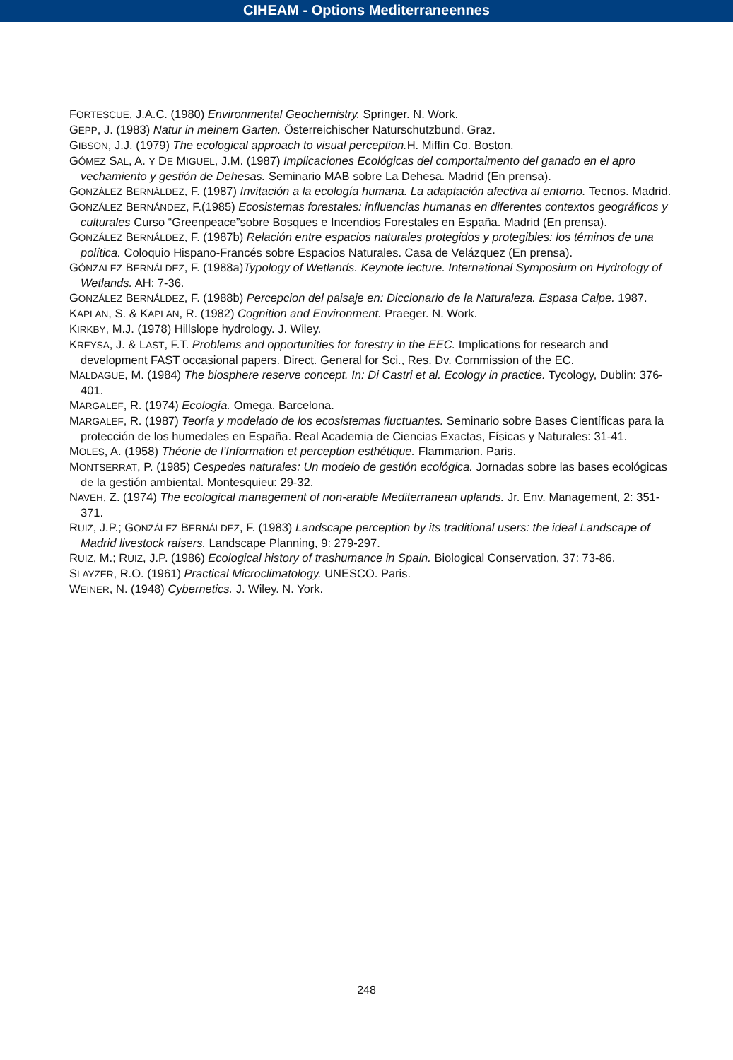CIHEAM - Options Mediterraneennes
FORTESCUE, J.A.C. (1980) Environmental Geochemistry. Springer. N. Work.
GEPP, J. (1983) Natur in meinem Garten. Österreichischer Naturschutzbund. Graz.
GIBSON, J.J. (1979) The ecological approach to visual perception. H. Miffin Co. Boston.
GÓMEZ SAL, A. Y DE MIGUEL, J.M. (1987) Implicaciones Ecológicas del comportaimento del ganado en el apro vechamiento y gestión de Dehesas. Seminario MAB sobre La Dehesa. Madrid (En prensa).
GONZÁLEZ BERNÁLDEZ, F. (1987) Invitación a la ecología humana. La adaptación afectiva al entorno. Tecnos. Madrid.
GONZÁLEZ BERNÁNDEZ, F.(1985) Ecosistemas forestales: influencias humanas en diferentes contextos geográficos y culturales Curso “Greenpeace”sobre Bosques e Incendios Forestales en España. Madrid (En prensa).
GONZÁLEZ BERNÁLDEZ, F. (1987b) Relación entre espacios naturales protegidos y protegibles: los téminos de una política. Coloquio Hispano-Francés sobre Espacios Naturales. Casa de Velázquez (En prensa).
GÓNZALEZ BERNÁLDEZ, F. (1988a)Typology of Wetlands. Keynote lecture. International Symposium on Hydrology of Wetlands. AH: 7-36.
GONZÁLEZ BERNÁLDEZ, F. (1988b) Percepcion del paisaje en: Diccionario de la Naturaleza. Espasa Calpe. 1987.
KAPLAN, S. & KAPLAN, R. (1982) Cognition and Environment. Praeger. N. Work.
KIRKBY, M.J. (1978) Hillslope hydrology. J. Wiley.
KREYSA, J. & LAST, F.T. Problems and opportunities for forestry in the EEC. Implications for research and development FAST occasional papers. Direct. General for Sci., Res. Dv. Commission of the EC.
MALDAGUE, M. (1984) The biosphere reserve concept. In: Di Castri et al. Ecology in practice. Tycology, Dublin: 376-401.
MARGALEF, R. (1974) Ecología. Omega. Barcelona.
MARGALEF, R. (1987) Teoría y modelado de los ecosistemas fluctuantes. Seminario sobre Bases Científicas para la protección de los humedales en España. Real Academia de Ciencias Exactas, Físicas y Naturales: 31-41.
MOLES, A. (1958) Théorie de l’Information et perception esthétique. Flammarion. Paris.
MONTSERRAT, P. (1985) Cespedes naturales: Un modelo de gestión ecológica. Jornadas sobre las bases ecológicas de la gestión ambiental. Montesquieu: 29-32.
NAVEH, Z. (1974) The ecological management of non-arable Mediterranean uplands. Jr. Env. Management, 2: 351-371.
RUIZ, J.P.; GONZÁLEZ BERNÁLDEZ, F. (1983) Landscape perception by its traditional users: the ideal Landscape of Madrid livestock raisers. Landscape Planning, 9: 279-297.
RUIZ, M.; RUIZ, J.P. (1986) Ecological history of trashumance in Spain. Biological Conservation, 37: 73-86.
SLAYZER, R.O. (1961) Practical Microclimatology. UNESCO. Paris.
WEINER, N. (1948) Cybernetics. J. Wiley. N. York.
248